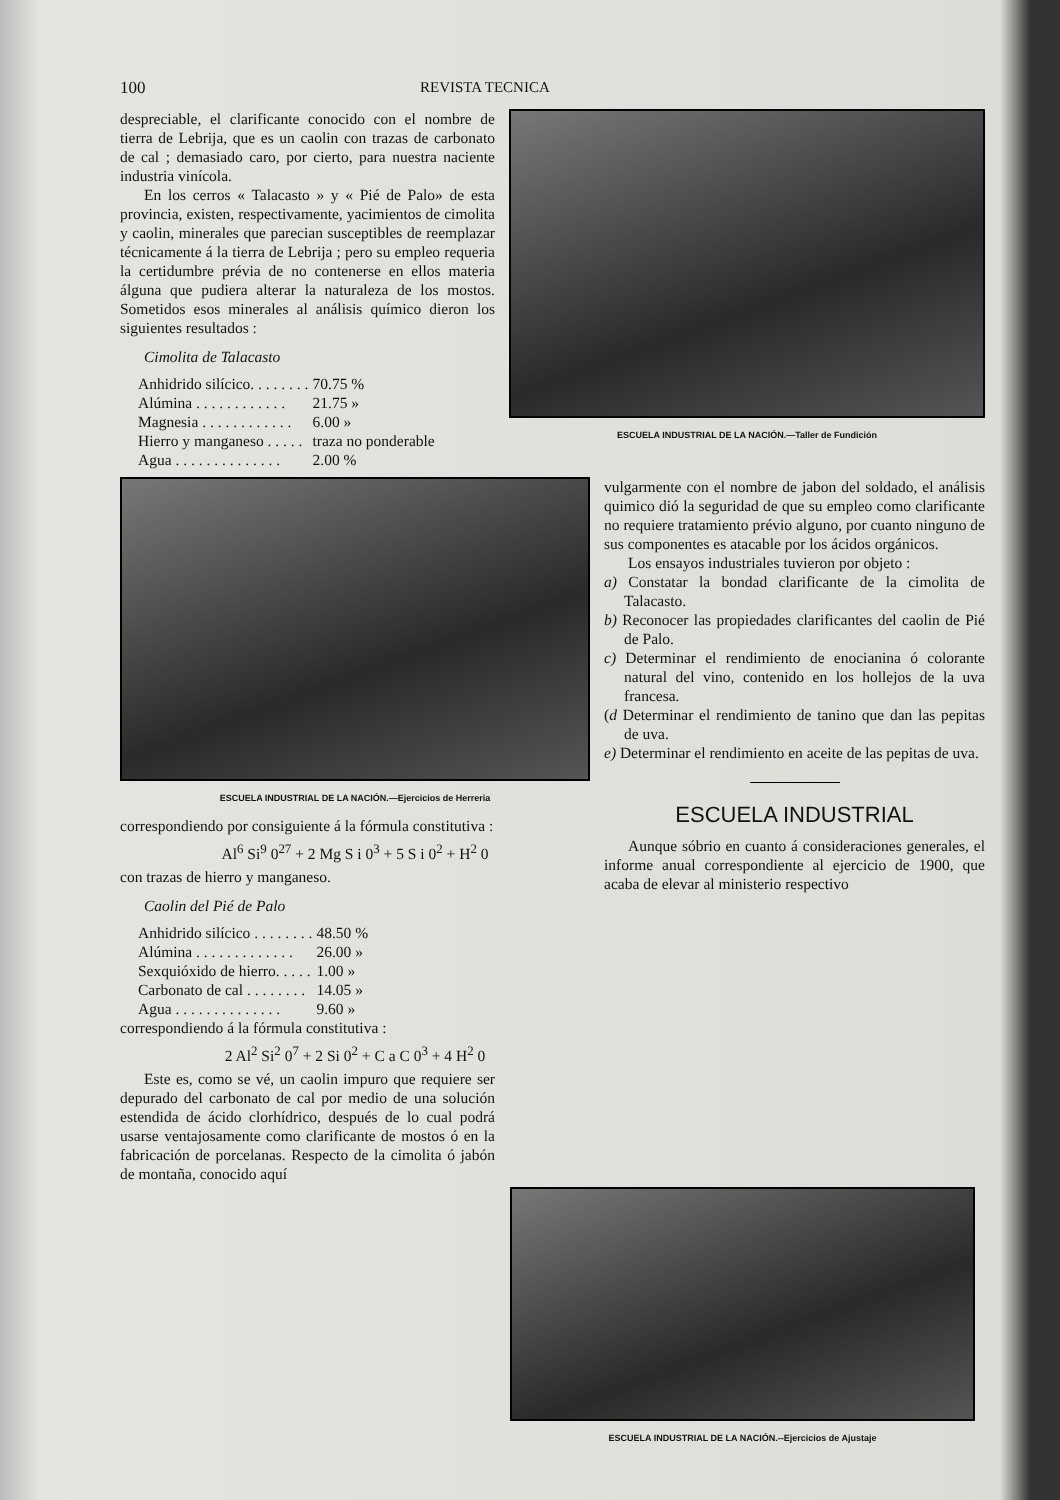100 REVISTA TECNICA
despreciable, el clarificante conocido con el nombre de tierra de Lebrija, que es un caolin con trazas de carbonato de cal ; demasiado caro, por cierto, para nuestra naciente industria vinícola.
En los cerros « Talacasto » y « Pié de Palo» de esta provincia, existen, respectivamente, yacimientos de cimolita y caolin, minerales que parecian susceptibles de reemplazar técnicamente á la tierra de Lebrija ; pero su empleo requeria la certidumbre prévia de no contenerse en ellos materia álguna que pudiera alterar la naturaleza de los mostos. Sometidos esos minerales al análisis químico dieron los siguientes resultados :
Cimolita de Talacasto
| Anhidrido silícico. . . . . . . . | 70.75 % |
| Alúmina . . . . . . . . . . . . | 21.75 » |
| Magnesia . . . . . . . . . . . . | 6.00 » |
| Hierro y manganeso . . . . . | traza no ponderable |
| Agua . . . . . . . . . . . . . . | 2.00 % |
ESCUELA INDUSTRIAL DE LA NACIÓN.—Taller de Fundición
ESCUELA INDUSTRIAL DE LA NACIÓN.—Ejercicios de Herreria
correspondiendo por consiguiente á la fórmula constitutiva :
Al<sup>6</sup> Si<sup>9</sup> 0<sup>27</sup> + 2 Mg S i 0<sup>3</sup> + 5 S i 0<sup>2</sup> + H<sup>2</sup> 0
con trazas de hierro y manganeso.
Caolin del Pié de Palo
| Anhidrido silícico . . . . . . . . | 48.50 % |
| Alúmina . . . . . . . . . . . . . | 26.00 » |
| Sexquióxido de hierro. . . . . | 1.00 » |
| Carbonato de cal . . . . . . . . | 14.05 » |
| Agua . . . . . . . . . . . . . . | 9.60 » |
correspondiendo á la fórmula constitutiva :
2 Al<sup>2</sup> Si<sup>2</sup> 0<sup>7</sup> + 2 Si 0<sup>2</sup> + C a C 0<sup>3</sup> + 4 H<sup>2</sup> 0
Este es, como se vé, un caolin impuro que requiere ser depurado del carbonato de cal por medio de una solución estendida de ácido clorhídrico, después de lo cual podrá usarse ventajosamente como clarificante de mostos ó en la fabricación de porcelanas. Respecto de la cimolita ó jabón de montaña, conocido aquí
vulgarmente con el nombre de jabon del soldado, el análisis quimico dió la seguridad de que su empleo como clarificante no requiere tratamiento prévio alguno, por cuanto ninguno de sus componentes es atacable por los ácidos orgánicos.
Los ensayos industriales tuvieron por objeto :
a) Constatar la bondad clarificante de la cimolita de Talacasto.
b) Reconocer las propiedades clarificantes del caolin de Pié de Palo.
c) Determinar el rendimiento de enocianina ó colorante natural del vino, contenido en los hollejos de la uva francesa.
(d Determinar el rendimiento de tanino que dan las pepitas de uva.
e) Determinar el rendimiento en aceite de las pepitas de uva.
ESCUELA INDUSTRIAL
Aunque sóbrio en cuanto á consideraciones generales, el informe anual correspondiente al ejercicio de 1900, que acaba de elevar al ministerio respectivo
ESCUELA INDUSTRIAL DE LA NACIÓN.--Ejercicios de Ajustaje